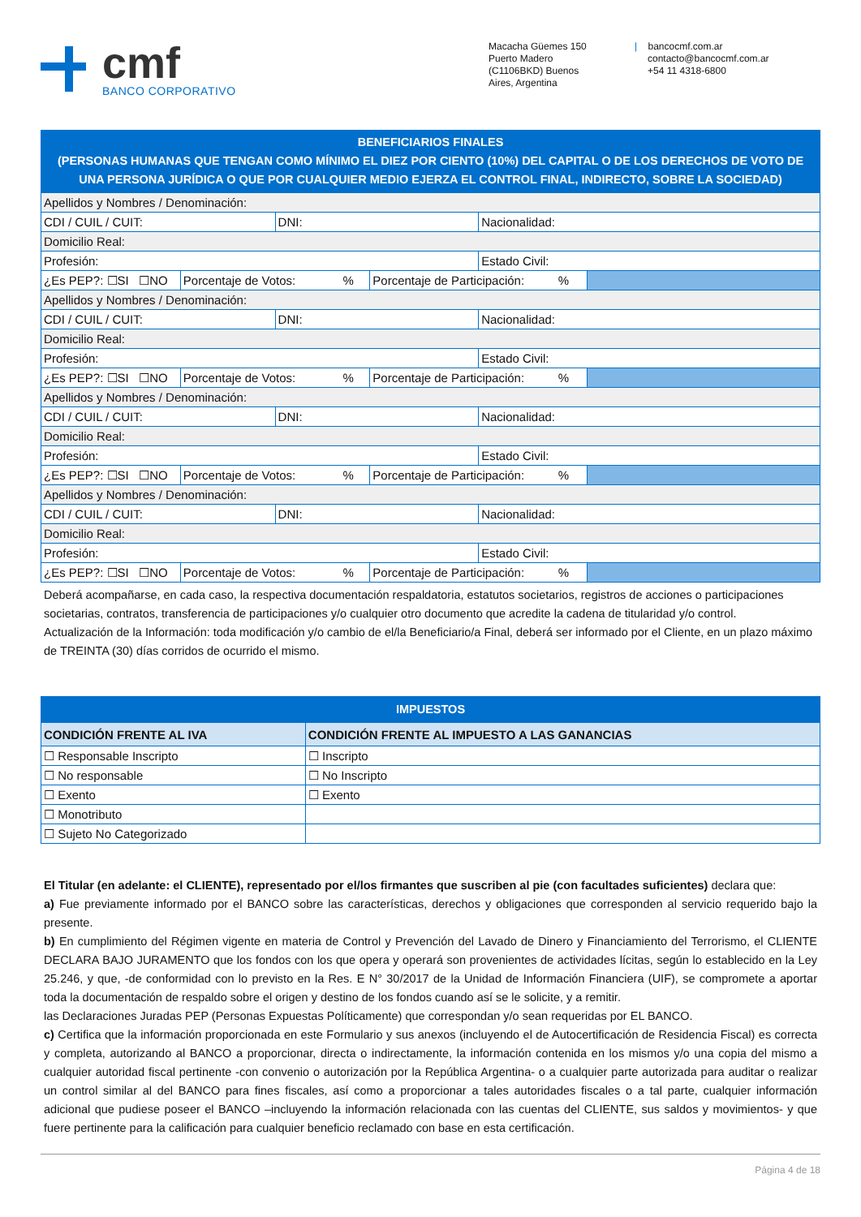cmf
BANCO CORPORATIVO
Macacha Güemes 150
Puerto Madero
(C1106BKD) Buenos
Aires, Argentina
| bancocmf.com.ar
contacto@bancocmf.com.ar
+54 11 4318-6800
BENEFICIARIOS FINALES
(PERSONAS HUMANAS QUE TENGAN COMO MÍNIMO EL DIEZ POR CIENTO (10%) DEL CAPITAL O DE LOS DERECHOS DE VOTO DE UNA PERSONA JURÍDICA O QUE POR CUALQUIER MEDIO EJERZA EL CONTROL FINAL, INDIRECTO, SOBRE LA SOCIEDAD)
| Apellidos y Nombres / Denominación: | | | | | |
| CDI / CUIL / CUIT: | | DNI: | | Nacionalidad: | |
| Domicilio Real: | | | | | |
| Profesión: | | | | Estado Civil: | |
| ¿Es PEP?: ☐SI ☐NO | Porcentaje de Votos: % | | Porcentaje de Participación: % | | |
| Apellidos y Nombres / Denominación: | | | | | |
| CDI / CUIL / CUIT: | | DNI: | | Nacionalidad: | |
| Domicilio Real: | | | | | |
| Profesión: | | | | Estado Civil: | |
| ¿Es PEP?: ☐SI ☐NO | Porcentaje de Votos: % | | Porcentaje de Participación: % | | |
| Apellidos y Nombres / Denominación: | | | | | |
| CDI / CUIL / CUIT: | | DNI: | | Nacionalidad: | |
| Domicilio Real: | | | | | |
| Profesión: | | | | Estado Civil: | |
| ¿Es PEP?: ☐SI ☐NO | Porcentaje de Votos: % | | Porcentaje de Participación: % | | |
| Apellidos y Nombres / Denominación: | | | | | |
| CDI / CUIL / CUIT: | | DNI: | | Nacionalidad: | |
| Domicilio Real: | | | | | |
| Profesión: | | | | Estado Civil: | |
| ¿Es PEP?: ☐SI ☐NO | Porcentaje de Votos: % | | Porcentaje de Participación: % | | |
Deberá acompañarse, en cada caso, la respectiva documentación respaldatoria, estatutos societarios, registros de acciones o participaciones societarias, contratos, transferencia de participaciones y/o cualquier otro documento que acredite la cadena de titularidad y/o control.
Actualización de la Información: toda modificación y/o cambio de el/la Beneficiario/a Final, deberá ser informado por el Cliente, en un plazo máximo de TREINTA (30) días corridos de ocurrido el mismo.
| IMPUESTOS | |
| --- | --- |
| CONDICIÓN FRENTE AL IVA | CONDICIÓN FRENTE AL IMPUESTO A LAS GANANCIAS |
| ☐ Responsable Inscripto | ☐ Inscripto |
| ☐ No responsable | ☐ No Inscripto |
| ☐ Exento | ☐ Exento |
| ☐ Monotributo | |
| ☐ Sujeto No Categorizado | |
El Titular (en adelante: el CLIENTE), representado por el/los firmantes que suscriben al pie (con facultades suficientes) declara que:
a) Fue previamente informado por el BANCO sobre las características, derechos y obligaciones que corresponden al servicio requerido bajo la presente.
b) En cumplimiento del Régimen vigente en materia de Control y Prevención del Lavado de Dinero y Financiamiento del Terrorismo, el CLIENTE DECLARA BAJO JURAMENTO que los fondos con los que opera y operará son provenientes de actividades lícitas, según lo establecido en la Ley 25.246, y que, -de conformidad con lo previsto en la Res. E N° 30/2017 de la Unidad de Información Financiera (UIF), se compromete a aportar toda la documentación de respaldo sobre el origen y destino de los fondos cuando así se le solicite, y a remitir.
las Declaraciones Juradas PEP (Personas Expuestas Políticamente) que correspondan y/o sean requeridas por EL BANCO.
c) Certifica que la información proporcionada en este Formulario y sus anexos (incluyendo el de Autocertificación de Residencia Fiscal) es correcta y completa, autorizando al BANCO a proporcionar, directa o indirectamente, la información contenida en los mismos y/o una copia del mismo a cualquier autoridad fiscal pertinente -con convenio o autorización por la República Argentina- o a cualquier parte autorizada para auditar o realizar un control similar al del BANCO para fines fiscales, así como a proporcionar a tales autoridades fiscales o a tal parte, cualquier información adicional que pudiese poseer el BANCO –incluyendo la información relacionada con las cuentas del CLIENTE, sus saldos y movimientos- y que fuere pertinente para la calificación para cualquier beneficio reclamado con base en esta certificación.
Página 4 de 18